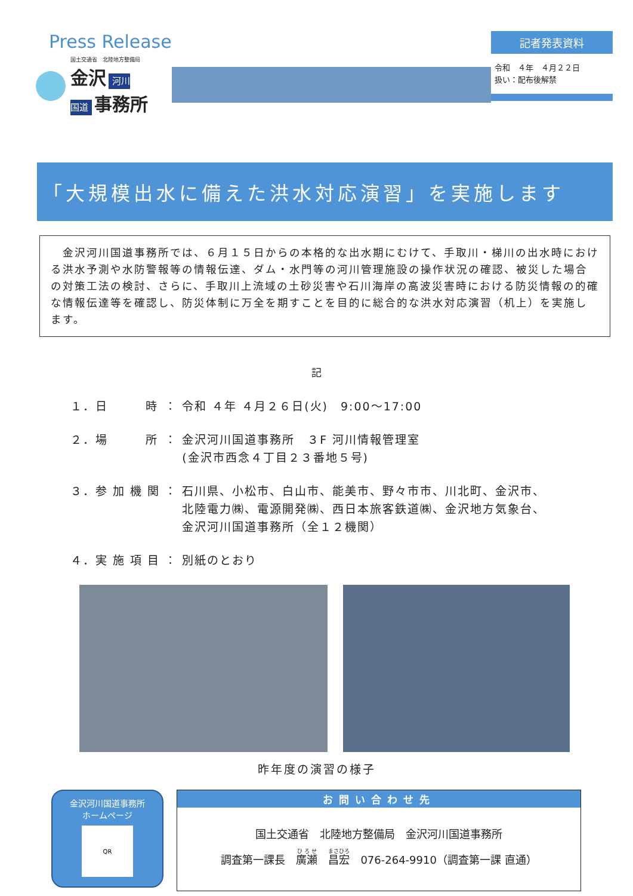Press Release
国土交通省　北陸地方整備局
金沢 河川
国道 事務所
記者発表資料
令和　４年　４月２２日
扱い：配布後解禁
「大規模出水に備えた洪水対応演習」を実施します
　金沢河川国道事務所では、６月１５日からの本格的な出水期にむけて、手取川・梯川の出水時における洪水予測や水防警報等の情報伝達、ダム・水門等の河川管理施設の操作状況の確認、被災した場合の対策工法の検討、さらに、手取川上流域の土砂災害や石川海岸の高波災害時における防災情報の的確な情報伝達等を確認し、防災体制に万全を期すことを目的に総合的な洪水対応演習（机上）を実施します。
記
| １．日 時 | ： | 令和 ４年 ４月２６日(火) 9:00〜17:00 |
| ２．場 所 | ： | 金沢河川国道事務所 ３F 河川情報管理室 (金沢市西念４丁目２３番地５号) |
| ３．参 加 機 関 | ： | 石川県、小松市、白山市、能美市、野々市市、川北町、金沢市、 北陸電力㈱、電源開発㈱、西日本旅客鉄道㈱、金沢地方気象台、 金沢河川国道事務所（全１２機関） |
| ４．実 施 項 目 | ： | 別紙のとおり |
昨年度の演習の様子
金沢河川国道事務所
ホームページ
QR
お問い合わせ先
国土交通省　北陸地方整備局　金沢河川国道事務所
調査第一課長　廣瀬　昌宏　076-264-9910（調査第一課 直通）